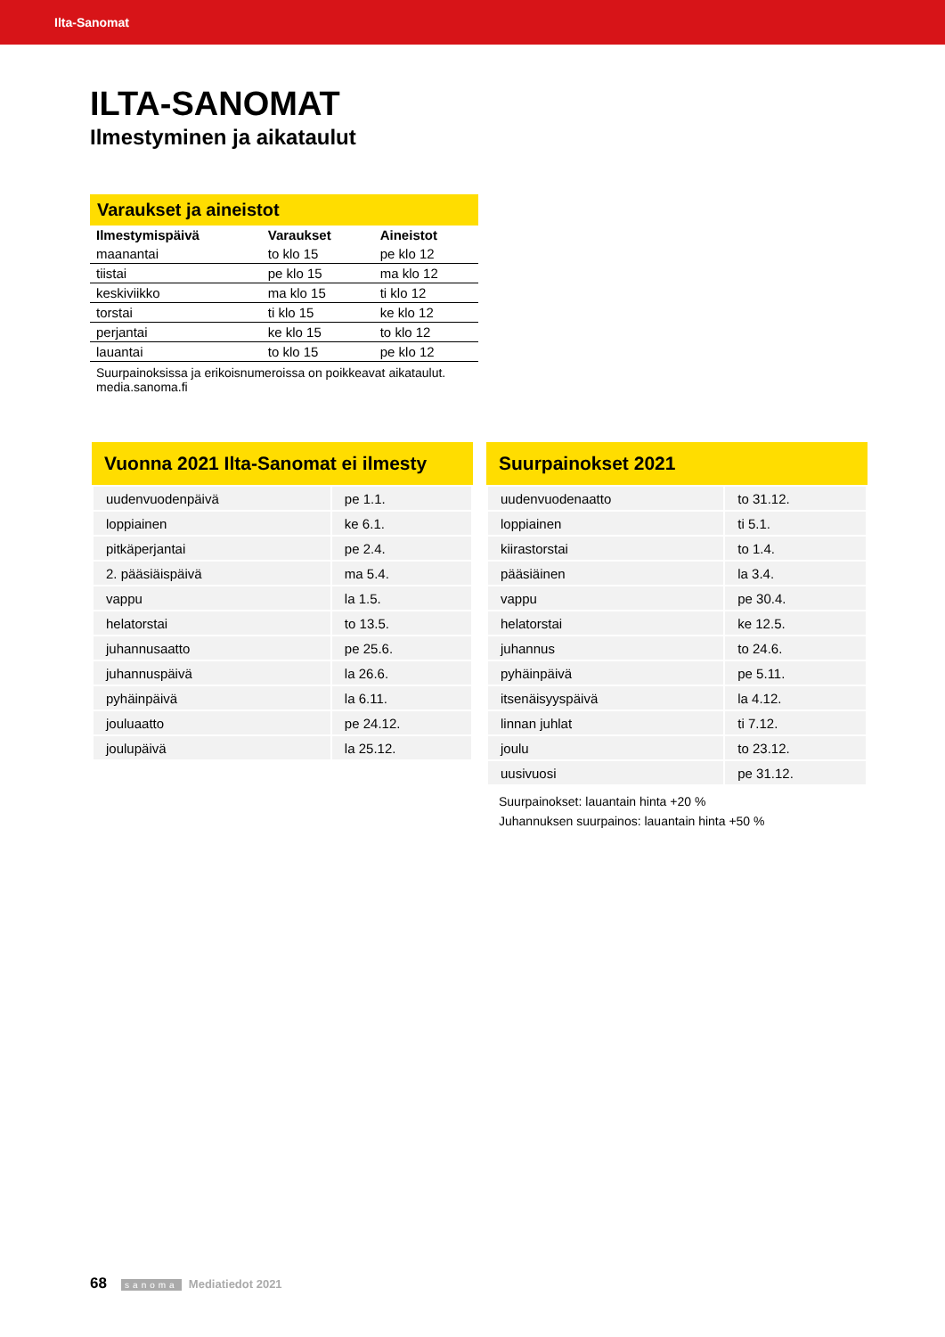Ilta-Sanomat
ILTA-SANOMAT
Ilmestyminen ja aikataulut
Varaukset ja aineistot
| Ilmestymispäivä | Varaukset | Aineistot |
| --- | --- | --- |
| maanantai | to klo 15 | pe klo 12 |
| tiistai | pe klo 15 | ma klo 12 |
| keskiviikko | ma klo 15 | ti klo 12 |
| torstai | ti klo 15 | ke klo 12 |
| perjantai | ke klo 15 | to klo 12 |
| lauantai | to klo 15 | pe klo 12 |
Suurpainoksissa ja erikoisnumeroissa on poikkeavat aikataulut.
media.sanoma.fi
Vuonna 2021 Ilta-Sanomat ei ilmesty
| uudenvuodenpäivä | pe 1.1. |
| loppiainen | ke 6.1. |
| pitkäperjantai | pe 2.4. |
| 2. pääsiäispäivä | ma 5.4. |
| vappu | la 1.5. |
| helatorstai | to 13.5. |
| juhannusaatto | pe 25.6. |
| juhannuspäivä | la 26.6. |
| pyhäinpäivä | la 6.11. |
| jouluaatto | pe 24.12. |
| joulupäivä | la 25.12. |
Suurpainokset 2021
| uudenvuodenaatto | to 31.12. |
| loppiainen | ti 5.1. |
| kiirastorstai | to 1.4. |
| pääsiäinen | la 3.4. |
| vappu | pe 30.4. |
| helatorstai | ke 12.5. |
| juhannus | to 24.6. |
| pyhäinpäivä | pe 5.11. |
| itsenäisyyspäivä | la 4.12. |
| linnan juhlat | ti 7.12. |
| joulu | to 23.12. |
| uusivuosi | pe 31.12. |
Suurpainokset: lauantain hinta +20 %
Juhannuksen suurpainos: lauantain hinta +50 %
68 sanoma Mediatiedot 2021